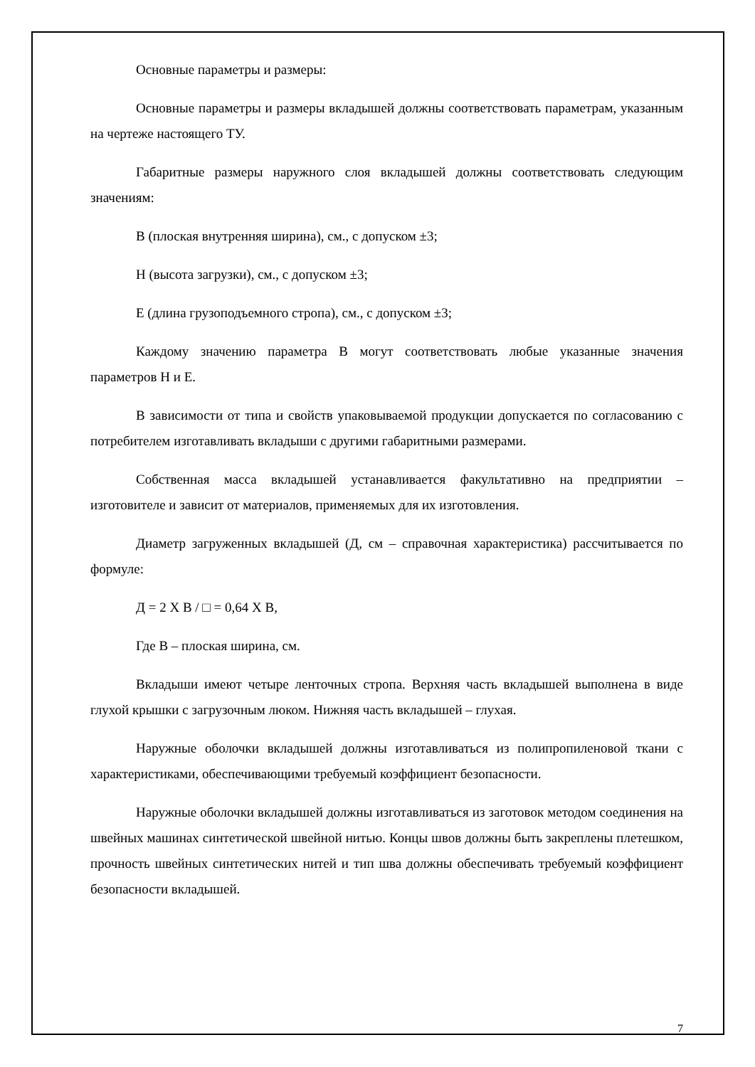Основные параметры и размеры:
Основные параметры и размеры вкладышей должны соответствовать параметрам, указанным на чертеже настоящего ТУ.
Габаритные размеры наружного слоя вкладышей должны соответствовать следующим значениям:
В (плоская внутренняя ширина), см., с допуском ±3;
Н (высота загрузки), см., с допуском ±3;
Е (длина грузоподъемного стропа), см., с допуском ±3;
Каждому значению параметра В могут соответствовать любые указанные значения параметров Н и Е.
В зависимости от типа и свойств упаковываемой продукции допускается по согласованию с потребителем изготавливать вкладыши с другими габаритными размерами.
Собственная масса вкладышей устанавливается факультативно на предприятии – изготовителе и зависит от материалов, применяемых для их изготовления.
Диаметр загруженных вкладышей (Д, см – справочная характеристика) рассчитывается по формуле:
Д = 2 Х В / □ = 0,64 Х В,
Где В – плоская ширина, см.
Вкладыши имеют четыре ленточных стропа. Верхняя часть вкладышей выполнена в виде глухой крышки с загрузочным люком. Нижняя часть вкладышей – глухая.
Наружные оболочки вкладышей должны изготавливаться из полипропиленовой ткани с характеристиками, обеспечивающими требуемый коэффициент безопасности.
Наружные оболочки вкладышей должны изготавливаться из заготовок методом соединения на швейных машинах синтетической швейной нитью. Концы швов должны быть закреплены плетешком, прочность швейных синтетических нитей и тип шва должны обеспечивать требуемый коэффициент безопасности вкладышей.
7